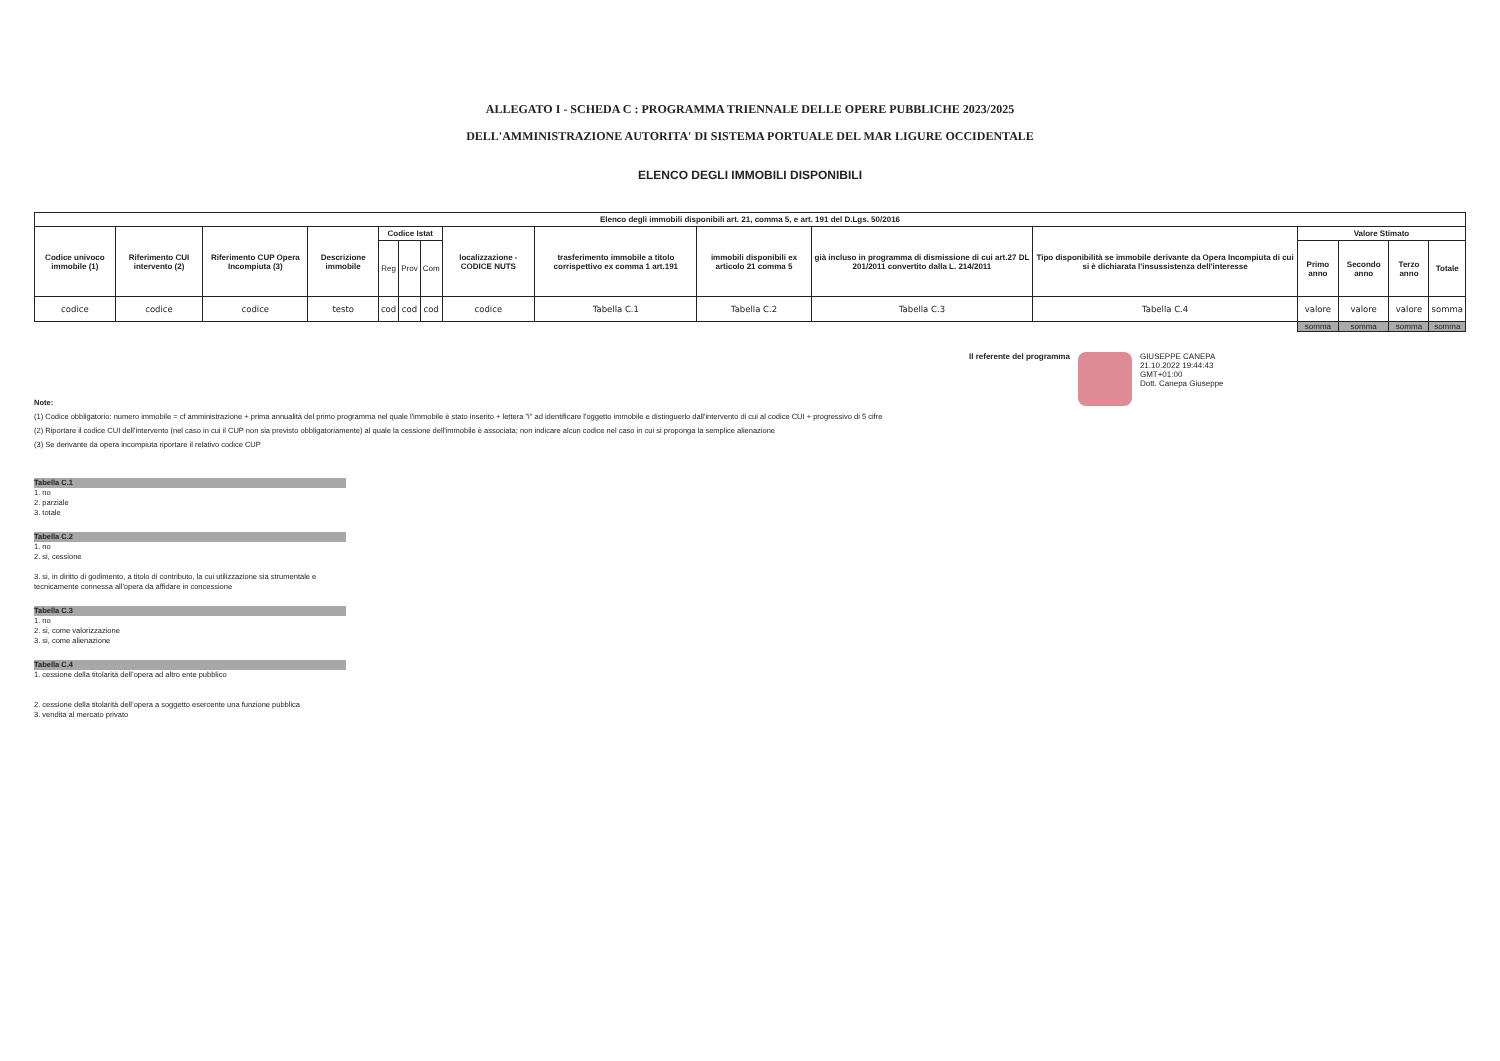ALLEGATO I - SCHEDA C : PROGRAMMA TRIENNALE DELLE OPERE PUBBLICHE 2023/2025
DELL'AMMINISTRAZIONE AUTORITA' DI SISTEMA PORTUALE DEL MAR LIGURE OCCIDENTALE
ELENCO DEGLI IMMOBILI DISPONIBILI
| Elenco degli immobili disponibili art. 21, comma 5, e art. 191 del D.Lgs. 50/2016 | | | | | | | | | | | | | | | |
| --- | --- | --- | --- | --- | --- | --- | --- | --- | --- | --- | --- | --- | --- | --- | --- |
| Codice univoco immobile (1) | Riferimento CUI intervento (2) | Riferimento CUP Opera Incompiuta (3) | Descrizione immobile | Codice Istat | | | localizzazione - CODICE NUTS | trasferimento immobile a titolo corrispettivo ex comma 1 art.191 | immobili disponibili ex articolo 21 comma 5 | già incluso in programma di dismissione di cui art.27 DL 201/2011 convertito dalla L. 214/2011 | Tipo disponibilità se immobile derivante da Opera Incompiuta di cui si è dichiarata l'insussistenza dell'interesse | Valore Stimato | | | |
| | | | | Reg | Prov | Com | | | | | | Primo anno | Secondo anno | Terzo anno | Totale |
| codice | codice | codice | testo | cod | cod | cod | codice | Tabella C.1 | Tabella C.2 | Tabella C.3 | Tabella C.4 | valore | valore | valore | somma |
| | | | | | | | | | | | | somma | somma | somma | somma |
Il referente del programma GIUSEPPE CANEPA
21.10.2022 19:44:43
GMT+01:00
Dott. Canepa Giuseppe
Note:
(1) Codice obbligatorio: numero immobile = cf amministrazione + prima annualità del primo programma nel quale l'immobile è stato inserito + lettera "i" ad identificare l'oggetto immobile e distinguerlo dall'intervento di cui al codice CUI + progressivo di 5 cifre
(2) Riportare il codice CUI dell'intervento (nel caso in cui il CUP non sia previsto obbligatoriamente) al quale la cessione dell'immobile è associata; non indicare alcun codice nel caso in cui si proponga la semplice alienazione
(3) Se derivante da opera incompiuta riportare il relativo codice CUP
Tabella C.1
1. no
2. parziale
3. totale
Tabella C.2
1. no
2. si, cessione
3. si, in diritto di godimento, a titolo di contributo, la cui utilizzazione sia strumentale e tecnicamente connessa all'opera da affidare in concessione
Tabella C.3
1. no
2. si, come valorizzazione
3. si, come alienazione
Tabella C.4
1. cessione della titolarità dell’opera ad altro ente pubblico
2. cessione della titolarità dell’opera a soggetto esercente una funzione pubblica
3. vendita al mercato privato